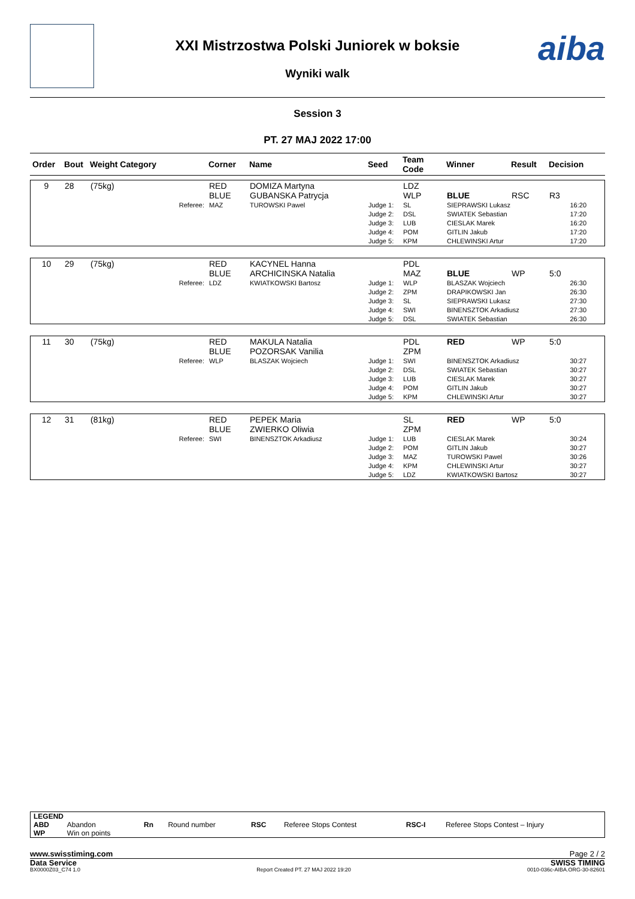XXI Mistrzostwa Polski Juniorek w boksie
Wyniki walk
aiba
Session 3
PT. 27 MAJ 2022 17:00
| Order | Bout | Weight Category | Corner | Name | Seed | Team Code | Winner | Result | Decision |
| --- | --- | --- | --- | --- | --- | --- | --- | --- | --- |
| 9 | 28 | (75kg) | RED BLUE | DOMIZA Martyna GUBANSKA Patrycja | | LDZ WLP | BLUE | RSC | R3 |
| | | Referee: | MAZ | TUROWSKI Pawel | Judge 1: Judge 2: Judge 3: Judge 4: Judge 5: | SL DSL LUB POM KPM | SIEPRAWSKI Lukasz SWIATEK Sebastian CIESLAK Marek GITLIN Jakub CHLEWINSKI Artur | | 16:20 17:20 16:20 17:20 17:20 |
| 10 | 29 | (75kg) | RED BLUE | KACYNEL Hanna ARCHICINSKA Natalia | | PDL MAZ | BLUE | WP | 5:0 |
| | | Referee: | LDZ | KWIATKOWSKI Bartosz | Judge 1: Judge 2: Judge 3: Judge 4: Judge 5: | WLP ZPM SL SWI DSL | BLASZAK Wojciech DRAPIKOWSKI Jan SIEPRAWSKI Lukasz BINENSZTOK Arkadiusz SWIATEK Sebastian | | 26:30 26:30 27:30 27:30 26:30 |
| 11 | 30 | (75kg) | RED BLUE | MAKULA Natalia POZORSAK Vanilia | | PDL ZPM | RED | WP | 5:0 |
| | | Referee: | WLP | BLASZAK Wojciech | Judge 1: Judge 2: Judge 3: Judge 4: Judge 5: | SWI DSL LUB POM KPM | BINENSZTOK Arkadiusz SWIATEK Sebastian CIESLAK Marek GITLIN Jakub CHLEWINSKI Artur | | 30:27 30:27 30:27 30:27 30:27 |
| 12 | 31 | (81kg) | RED BLUE | PEPEK Maria ZWIERKO Oliwia | | SL ZPM | RED | WP | 5:0 |
| | | Referee: | SWI | BINENSZTOK Arkadiusz | Judge 1: Judge 2: Judge 3: Judge 4: Judge 5: | LUB POM MAZ KPM LDZ | CIESLAK Marek GITLIN Jakub TUROWSKI Pawel CHLEWINSKI Artur KWIATKOWSKI Bartosz | | 30:24 30:27 30:26 30:27 30:27 |
| LEGEND | | | | | | | |
| ABD | Abandon | Rn | Round number | RSC | Referee Stops Contest | RSC-I | Referee Stops Contest – Injury |
| WP | Win on points | | | | | | |
www.swisstiming.com Page 2 / 2
Data Service SWISS TIMING
BX0000Z03_C74 1.0 Report Created PT. 27 MAJ 2022 19:20 0010-036c-AIBA.ORG-30-82601